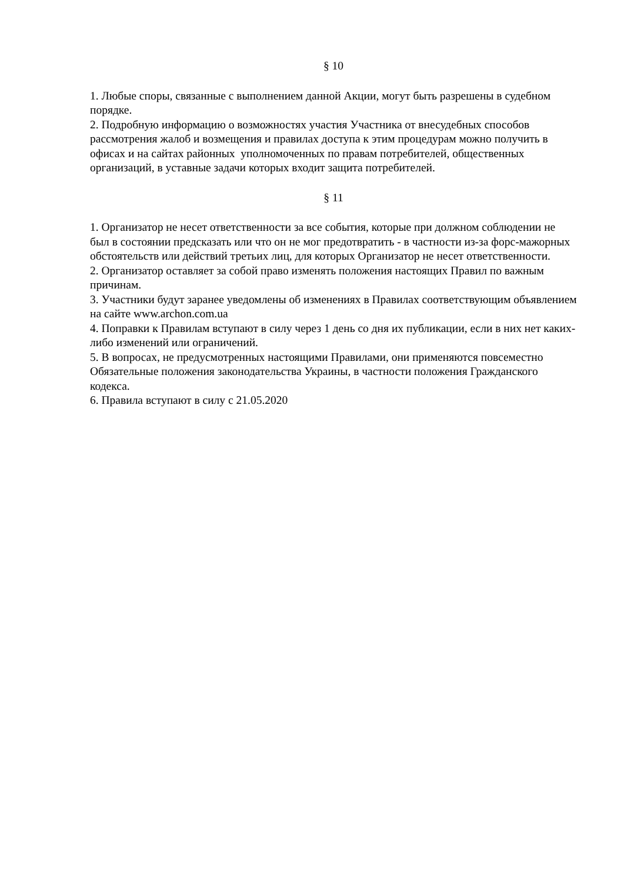§ 10
1. Любые споры, связанные с выполнением данной Акции, могут быть разрешены в судебном порядке.
2. Подробную информацию о возможностях участия Участника от внесудебных способов рассмотрения жалоб и возмещения и правилах доступа к этим процедурам можно получить в офисах и на сайтах районных уполномоченных по правам потребителей, общественных организаций, в уставные задачи которых входит защита потребителей.
§ 11
1. Организатор не несет ответственности за все события, которые при должном соблюдении не был в состоянии предсказать или что он не мог предотвратить - в частности из-за форс-мажорных обстоятельств или действий третьих лиц, для которых Организатор не несет ответственности.
2. Организатор оставляет за собой право изменять положения настоящих Правил по важным причинам.
3. Участники будут заранее уведомлены об изменениях в Правилах соответствующим объявлением на сайте www.archon.com.ua
4. Поправки к Правилам вступают в силу через 1 день со дня их публикации, если в них нет каких-либо изменений или ограничений.
5. В вопросах, не предусмотренных настоящими Правилами, они применяются повсеместно
Обязательные положения законодательства Украины, в частности положения Гражданского кодекса.
6. Правила вступают в силу с 21.05.2020